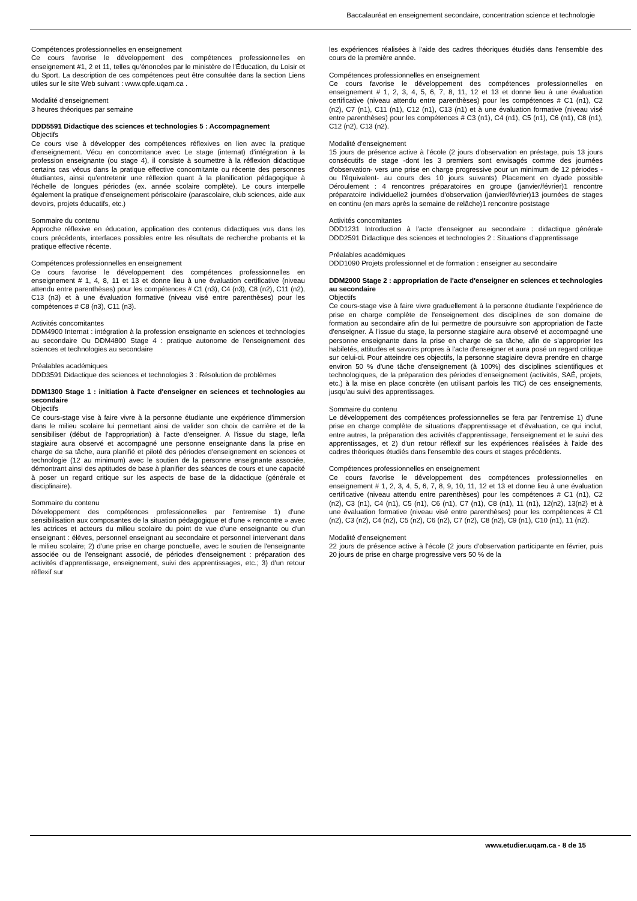Baccalauréat en enseignement secondaire, concentration science et technologie
Compétences professionnelles en enseignement
Ce cours favorise le développement des compétences professionnelles en enseignement #1, 2 et 11, telles qu'énoncées par le ministère de l'Éducation, du Loisir et du Sport. La description de ces compétences peut être consultée dans la section Liens utiles sur le site Web suivant : www.cpfe.uqam.ca .
Modalité d'enseignement
3 heures théoriques par semaine
DDD5591 Didactique des sciences et technologies 5 : Accompagnement
Objectifs
Ce cours vise à développer des compétences réflexives en lien avec la pratique d'enseignement. Vécu en concomitance avec Le stage (internat) d'intégration à la profession enseignante (ou stage 4), il consiste à soumettre à la réflexion didactique certains cas vécus dans la pratique effective concomitante ou récente des personnes étudiantes, ainsi qu'entretenir une réflexion quant à la planification pédagogique à l'échelle de longues périodes (ex. année scolaire complète). Le cours interpelle également la pratique d'enseignement périscolaire (parascolaire, club sciences, aide aux devoirs, projets éducatifs, etc.)
Sommaire du contenu
Approche réflexive en éducation, application des contenus didactiques vus dans les cours précédents, interfaces possibles entre les résultats de recherche probants et la pratique effective récente.
Compétences professionnelles en enseignement
Ce cours favorise le développement des compétences professionnelles en enseignement # 1, 4, 8, 11 et 13 et donne lieu à une évaluation certificative (niveau attendu entre parenthèses) pour les compétences # C1 (n3), C4 (n3), C8 (n2), C11 (n2), C13 (n3) et à une évaluation formative (niveau visé entre parenthèses) pour les compétences # C8 (n3), C11 (n3).
Activités concomitantes
DDM4900 Internat : intégration à la profession enseignante en sciences et technologies au secondaire Ou DDM4800 Stage 4 : pratique autonome de l'enseignement des sciences et technologies au secondaire
Préalables académiques
DDD3591 Didactique des sciences et technologies 3 : Résolution de problèmes
DDM1300 Stage 1 : initiation à l'acte d'enseigner en sciences et technologies au secondaire
Objectifs
Ce cours-stage vise à faire vivre à la personne étudiante une expérience d'immersion dans le milieu scolaire lui permettant ainsi de valider son choix de carrière et de la sensibiliser (début de l'appropriation) à l'acte d'enseigner. À l'issue du stage, le/la stagiaire aura observé et accompagné une personne enseignante dans la prise en charge de sa tâche, aura planifié et piloté des périodes d'enseignement en sciences et technologie (12 au minimum) avec le soutien de la personne enseignante associée, démontrant ainsi des aptitudes de base à planifier des séances de cours et une capacité à poser un regard critique sur les aspects de base de la didactique (générale et disciplinaire).
Sommaire du contenu
Développement des compétences professionnelles par l'entremise 1) d'une sensibilisation aux composantes de la situation pédagogique et d'une « rencontre » avec les actrices et acteurs du milieu scolaire du point de vue d'une enseignante ou d'un enseignant : élèves, personnel enseignant au secondaire et personnel intervenant dans le milieu scolaire; 2) d'une prise en charge ponctuelle, avec le soutien de l'enseignante associée ou de l'enseignant associé, de périodes d'enseignement : préparation des activités d'apprentissage, enseignement, suivi des apprentissages, etc.; 3) d'un retour réflexif sur
les expériences réalisées à l'aide des cadres théoriques étudiés dans l'ensemble des cours de la première année.
Compétences professionnelles en enseignement
Ce cours favorise le développement des compétences professionnelles en enseignement # 1, 2, 3, 4, 5, 6, 7, 8, 11, 12 et 13 et donne lieu à une évaluation certificative (niveau attendu entre parenthèses) pour les compétences # C1 (n1), C2 (n2), C7 (n1), C11 (n1), C12 (n1), C13 (n1) et à une évaluation formative (niveau visé entre parenthèses) pour les compétences # C3 (n1), C4 (n1), C5 (n1), C6 (n1), C8 (n1), C12 (n2), C13 (n2).
Modalité d'enseignement
15 jours de présence active à l'école (2 jours d'observation en préstage, puis 13 jours consécutifs de stage -dont les 3 premiers sont envisagés comme des journées d'observation- vers une prise en charge progressive pour un minimum de 12 périodes -ou l'équivalent- au cours des 10 jours suivants) Placement en dyade possible Déroulement : 4 rencontres préparatoires en groupe (janvier/février)1 rencontre préparatoire individuelle2 journées d'observation (janvier/février)13 journées de stages en continu (en mars après la semaine de relâche)1 rencontre poststage
Activités concomitantes
DDD1231 Introduction à l'acte d'enseigner au secondaire : didactique générale DDD2591 Didactique des sciences et technologies 2 : Situations d'apprentissage
Préalables académiques
DDD1090 Projets professionnel et de formation : enseigner au secondaire
DDM2000 Stage 2 : appropriation de l'acte d'enseigner en sciences et technologies au secondaire
Objectifs
Ce cours-stage vise à faire vivre graduellement à la personne étudiante l'expérience de prise en charge complète de l'enseignement des disciplines de son domaine de formation au secondaire afin de lui permettre de poursuivre son appropriation de l'acte d'enseigner. À l'issue du stage, la personne stagiaire aura observé et accompagné une personne enseignante dans la prise en charge de sa tâche, afin de s'approprier les habiletés, attitudes et savoirs propres à l'acte d'enseigner et aura posé un regard critique sur celui-ci. Pour atteindre ces objectifs, la personne stagiaire devra prendre en charge environ 50 % d'une tâche d'enseignement (à 100%) des disciplines scientifiques et technologiques, de la préparation des périodes d'enseignement (activités, SAÉ, projets, etc.) à la mise en place concrète (en utilisant parfois les TIC) de ces enseignements, jusqu'au suivi des apprentissages.
Sommaire du contenu
Le développement des compétences professionnelles se fera par l'entremise 1) d'une prise en charge complète de situations d'apprentissage et d'évaluation, ce qui inclut, entre autres, la préparation des activités d'apprentissage, l'enseignement et le suivi des apprentissages, et 2) d'un retour réflexif sur les expériences réalisées à l'aide des cadres théoriques étudiés dans l'ensemble des cours et stages précédents.
Compétences professionnelles en enseignement
Ce cours favorise le développement des compétences professionnelles en enseignement # 1, 2, 3, 4, 5, 6, 7, 8, 9, 10, 11, 12 et 13 et donne lieu à une évaluation certificative (niveau attendu entre parenthèses) pour les compétences # C1 (n1), C2 (n2), C3 (n1), C4 (n1), C5 (n1), C6 (n1), C7 (n1), C8 (n1), 11 (n1), 12(n2), 13(n2) et à une évaluation formative (niveau visé entre parenthèses) pour les compétences # C1 (n2), C3 (n2), C4 (n2), C5 (n2), C6 (n2), C7 (n2), C8 (n2), C9 (n1), C10 (n1), 11 (n2).
Modalité d'enseignement
22 jours de présence active à l'école (2 jours d'observation participante en février, puis 20 jours de prise en charge progressive vers 50 % de la
www.etudier.uqam.ca - 8 de 15